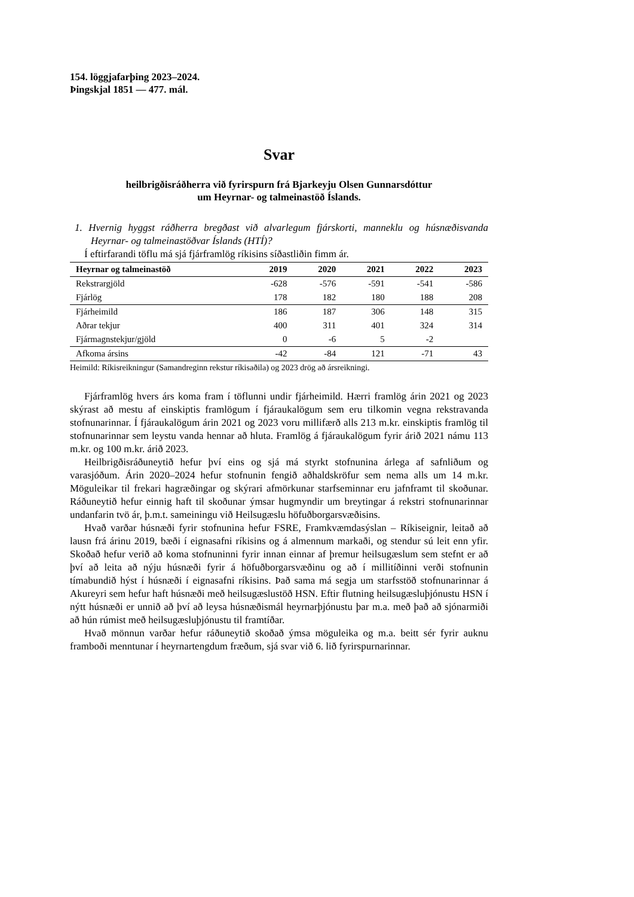154. löggjafarþing 2023–2024.
Þingskjal 1851 — 477. mál.
Svar
heilbrigðisráðherra við fyrirspurn frá Bjarkeyju Olsen Gunnarsdóttur
um Heyrnar- og talmeinastöð Íslands.
1. Hvernig hyggst ráðherra bregðast við alvarlegum fjárskorti, manneklu og húsnæðis­vanda Heyrnar- og talmeinastöðvar Íslands (HTÍ)?
Í eftirfarandi töflu má sjá fjárframlög ríkisins síðastliðin fimm ár.
| Heyrnar og talmeinastöð | 2019 | 2020 | 2021 | 2022 | 2023 |
| --- | --- | --- | --- | --- | --- |
| Rekstrargjöld | -628 | -576 | -591 | -541 | -586 |
| Fjárlög | 178 | 182 | 180 | 188 | 208 |
| Fjárheimild | 186 | 187 | 306 | 148 | 315 |
| Aðrar tekjur | 400 | 311 | 401 | 324 | 314 |
| Fjármagnstekjur/gjöld | 0 | -6 | 5 | -2 | |
| Afkoma ársins | -42 | -84 | 121 | -71 | 43 |
Heimild: Ríkisreikningur (Samandreginn rekstur ríkisaðila) og 2023 drög að ársreikningi.
Fjárframlög hvers árs koma fram í töflunni undir fjárheimild. Hærri framlög árin 2021 og 2023 skýrast að mestu af einskiptis framlögum í fjáraukalögum sem eru tilkomin vegna rekstravanda stofnunarinnar. Í fjáraukalögum árin 2021 og 2023 voru millifærð alls 213 m.kr. einskiptis framlög til stofnunarinnar sem leystu vanda hennar að hluta. Framlög á fjáraukalögum fyrir árið 2021 námu 113 m.kr. og 100 m.kr. árið 2023.
Heilbrigðisráðuneytið hefur því eins og sjá má styrkt stofnunina árlega af safnliðum og varasjóðum. Árin 2020–2024 hefur stofnunin fengið aðhaldskröfur sem nema alls um 14 m.kr. Möguleikar til frekari hagræðingar og skýrari afmörkunar starfseminnar eru jafnframt til skoðunar. Ráðuneytið hefur einnig haft til skoðunar ýmsar hugmyndir um breytingar á rekstri stofnunarinnar undanfarin tvö ár, þ.m.t. sameiningu við Heilsugæslu höfuðborgar­svæðisins.
Hvað varðar húsnæði fyrir stofnunina hefur FSRE, Framkvæmdasýslan – Ríkiseignir, leitað að lausn frá árinu 2019, bæði í eignasafni ríkisins og á almennum markaði, og stendur sú leit enn yfir. Skoðað hefur verið að koma stofnuninni fyrir innan einnar af þremur heilsu­gæslum sem stefnt er að því að leita að nýju húsnæði fyrir á höfuðborgarsvæðinu og að í millitíðinni verði stofnunin tímabundið hýst í húsnæði í eignasafni ríkisins. Það sama má segja um starfsstöð stofnunarinnar á Akureyri sem hefur haft húsnæði með heilsugæslustöð HSN. Eftir flutning heilsugæsluþjónustu HSN í nýtt húsnæði er unnið að því að leysa hús­næðismál heyrnarþjónustu þar m.a. með það að sjónarmiði að hún rúmist með heilsu­gæsluþjónustu til framtíðar.
Hvað mönnun varðar hefur ráðuneytið skoðað ýmsa möguleika og m.a. beitt sér fyrir auknu framboði menntunar í heyrnartengdum fræðum, sjá svar við 6. lið fyrirspurnarinnar.